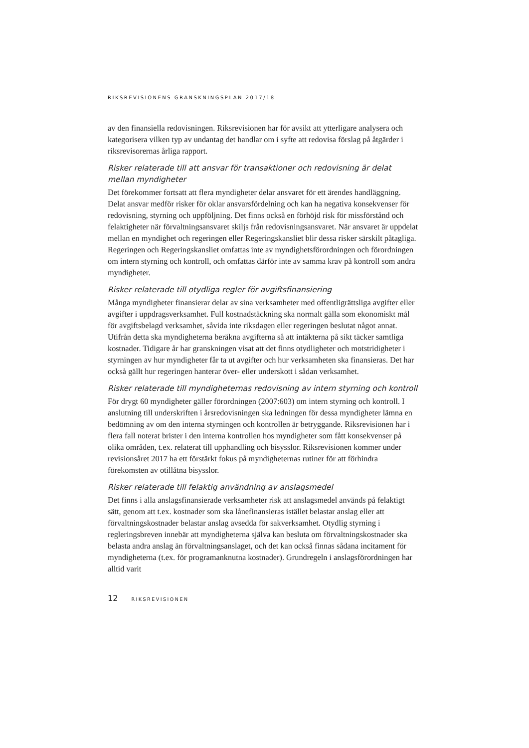RIKSREVISIONENS GRANSKNINGSPLAN 2017/18
av den finansiella redovisningen. Riksrevisionen har för avsikt att ytterligare analysera och kategorisera vilken typ av undantag det handlar om i syfte att redovisa förslag på åtgärder i riksrevisorernas årliga rapport.
Risker relaterade till att ansvar för transaktioner och redovisning är delat mellan myndigheter
Det förekommer fortsatt att flera myndigheter delar ansvaret för ett ärendes handläggning. Delat ansvar medför risker för oklar ansvarsfördelning och kan ha negativa konsekvenser för redovisning, styrning och uppföljning. Det finns också en förhöjd risk för missförstånd och felaktigheter när förvaltningsansvaret skiljs från redovisningsansvaret. När ansvaret är uppdelat mellan en myndighet och regeringen eller Regeringskansliet blir dessa risker särskilt påtagliga. Regeringen och Regeringskansliet omfattas inte av myndighetsförordningen och förordningen om intern styrning och kontroll, och omfattas därför inte av samma krav på kontroll som andra myndigheter.
Risker relaterade till otydliga regler för avgiftsfinansiering
Många myndigheter finansierar delar av sina verksamheter med offentligrättsliga avgifter eller avgifter i uppdragsverksamhet. Full kostnadstäckning ska normalt gälla som ekonomiskt mål för avgiftsbelagd verksamhet, såvida inte riksdagen eller regeringen beslutat något annat. Utifrån detta ska myndigheterna beräkna avgifterna så att intäkterna på sikt täcker samtliga kostnader. Tidigare år har granskningen visat att det finns otydligheter och motstridigheter i styrningen av hur myndigheter får ta ut avgifter och hur verksamheten ska finansieras. Det har också gällt hur regeringen hanterar över- eller underskott i sådan verksamhet.
Risker relaterade till myndigheternas redovisning av intern styrning och kontroll
För drygt 60 myndigheter gäller förordningen (2007:603) om intern styrning och kontroll. I anslutning till underskriften i årsredovisningen ska ledningen för dessa myndigheter lämna en bedömning av om den interna styrningen och kontrollen är betryggande. Riksrevisionen har i flera fall noterat brister i den interna kontrollen hos myndigheter som fått konsekvenser på olika områden, t.ex. relaterat till upphandling och bisysslor. Riksrevisionen kommer under revisionsåret 2017 ha ett förstärkt fokus på myndigheternas rutiner för att förhindra förekomsten av otillåtna bisysslor.
Risker relaterade till felaktig användning av anslagsmedel
Det finns i alla anslagsfinansierade verksamheter risk att anslagsmedel används på felaktigt sätt, genom att t.ex. kostnader som ska lånefinansieras istället belastar anslag eller att förvaltningskostnader belastar anslag avsedda för sakverksamhet. Otydlig styrning i regleringsbreven innebär att myndigheterna själva kan besluta om förvaltningskostnader ska belasta andra anslag än förvaltningsanslaget, och det kan också finnas sådana incitament för myndigheterna (t.ex. för programanknutna kostnader). Grundregeln i anslagsförordningen har alltid varit
12 RIKSREVISIONEN